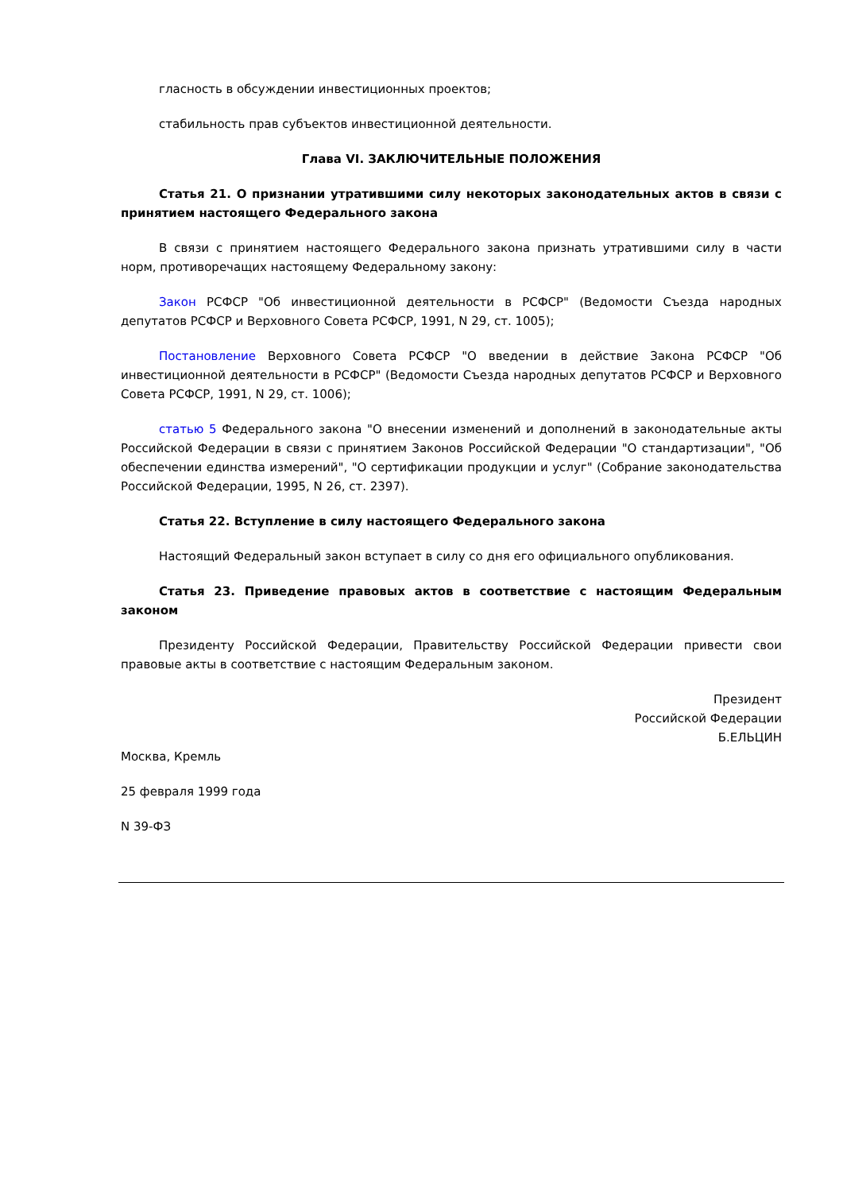гласность в обсуждении инвестиционных проектов;
стабильность прав субъектов инвестиционной деятельности.
Глава VI. ЗАКЛЮЧИТЕЛЬНЫЕ ПОЛОЖЕНИЯ
Статья 21. О признании утратившими силу некоторых законодательных актов в связи с принятием настоящего Федерального закона
В связи с принятием настоящего Федерального закона признать утратившими силу в части норм, противоречащих настоящему Федеральному закону:
Закон РСФСР "Об инвестиционной деятельности в РСФСР" (Ведомости Съезда народных депутатов РСФСР и Верховного Совета РСФСР, 1991, N 29, ст. 1005);
Постановление Верховного Совета РСФСР "О введении в действие Закона РСФСР "Об инвестиционной деятельности в РСФСР" (Ведомости Съезда народных депутатов РСФСР и Верховного Совета РСФСР, 1991, N 29, ст. 1006);
статью 5 Федерального закона "О внесении изменений и дополнений в законодательные акты Российской Федерации в связи с принятием Законов Российской Федерации "О стандартизации", "Об обеспечении единства измерений", "О сертификации продукции и услуг" (Собрание законодательства Российской Федерации, 1995, N 26, ст. 2397).
Статья 22. Вступление в силу настоящего Федерального закона
Настоящий Федеральный закон вступает в силу со дня его официального опубликования.
Статья 23. Приведение правовых актов в соответствие с настоящим Федеральным законом
Президенту Российской Федерации, Правительству Российской Федерации привести свои правовые акты в соответствие с настоящим Федеральным законом.
Президент
Российской Федерации
Б.ЕЛЬЦИН
Москва, Кремль
25 февраля 1999 года
N 39-ФЗ